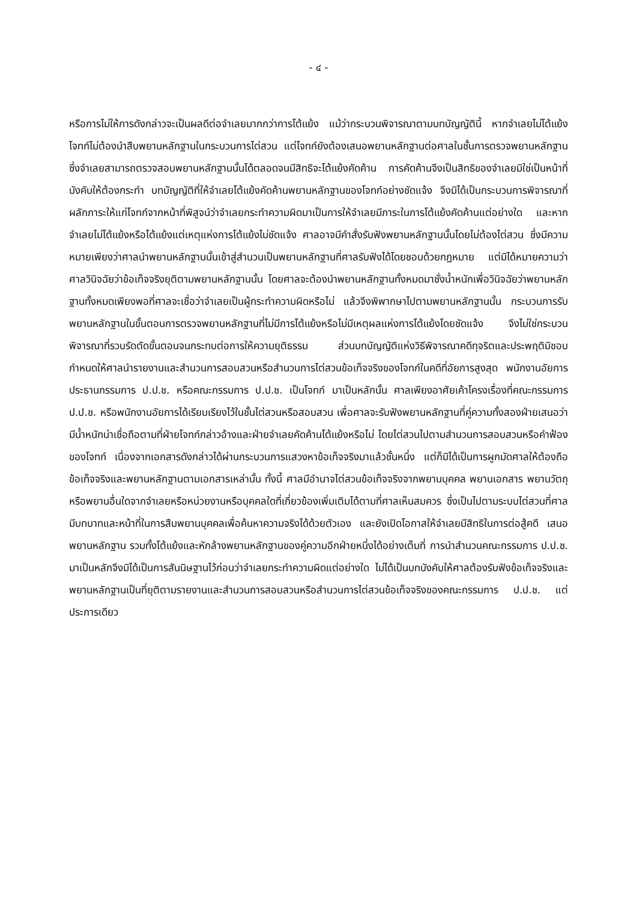- ๔ -
หรือการไม่ให้การดังกล่าวจะเป็นผลดีต่อจำเลยมากกว่าการโต้แย้ง แม้ว่ากระบวนพิจารณาตามบทบัญญัตินี้ หากจำเลยไม่โต้แย้ง โจทก์ไม่ต้องนำสืบพยานหลักฐานในกระบวนการไต่สวน แต่โจทก์ยังต้องเสนอพยานหลักฐานต่อศาลในชั้นการตรวจพยานหลักฐาน ซึ่งจำเลยสามารถตรวจสอบพยานหลักฐานนั้นได้ตลอดจนมีสิทธิจะโต้แย้งคัดค้าน การคัดค้านจึงเป็นสิทธิของจำเลยมิใช่เป็นหน้าที่บังคับให้ต้องกระทำ บทบัญญัติที่ให้จำเลยโต้แย้งคัดค้านพยานหลักฐานของโจทก์อย่างชัดแจ้ง จึงมิได้เป็นกระบวนการพิจารณาที่ผลักภาระให้แก่โจทก์จากหน้าที่พิสูจน์ว่าจำเลยกระทำความผิดมาเป็นการให้จำเลยมีภาระในการโต้แย้งคัดค้านแต่อย่างใด และหากจำเลยไม่โต้แย้งหรือโต้แย้งแต่เหตุแห่งการโต้แย้งไม่ชัดแจ้ง ศาลอาจมีคำสั่งรับฟังพยานหลักฐานนั้นโดยไม่ต้องไต่สวน ซึ่งมีความหมายเพียงว่าศาลนำพยานหลักฐานนั้นเข้าสู่สำนวนเป็นพยานหลักฐานที่ศาลรับฟังได้โดยชอบด้วยกฎหมาย แต่มิได้หมายความว่าศาลวินิจฉัยว่าข้อเท็จจริงยุติตามพยานหลักฐานนั้น โดยศาลจะต้องนำพยานหลักฐานทั้งหมดมาชั่งน้ำหนักเพื่อวินิจฉัยว่าพยานหลักฐานทั้งหมดเพียงพอที่ศาลจะเชื่อว่าจำเลยเป็นผู้กระทำความผิดหรือไม่ แล้วจึงพิพากษาไปตามพยานหลักฐานนั้น กระบวนการรับพยานหลักฐานในขั้นตอนการตรวจพยานหลักฐานที่ไม่มีการโต้แย้งหรือไม่มีเหตุผลแห่งการโต้แย้งโดยชัดแจ้ง จึงไม่ใช่กระบวนพิจารณาที่รวบรัดตัดขั้นตอนจนกระทบต่อการให้ความยุติธรรม ส่วนบทบัญญัติแห่งวิธีพิจารณาคดีทุจริตและประพฤติมิชอบกำหนดให้ศาลนำรายงานและสำนวนการสอบสวนหรือสำนวนการไต่สวนข้อเท็จจริงของโจทก์ในคดีที่อัยการสูงสุด พนักงานอัยการ ประธานกรรมการ ป.ป.ช. หรือคณะกรรมการ ป.ป.ช. เป็นโจทก์ มาเป็นหลักนั้น ศาลเพียงอาศัยเค้าโครงเรื่องที่คณะกรรมการ ป.ป.ช. หรือพนักงานอัยการได้เรียบเรียงไว้ในชั้นไต่สวนหรือสอบสวน เพื่อศาลจะรับฟังพยานหลักฐานที่คู่ความทั้งสองฝ่ายเสนอว่ามีน้ำหนักน่าเชื่อถือตามที่ฝ่ายโจทก์กล่าวอ้างและฝ่ายจำเลยคัดค้านโต้แย้งหรือไม่ โดยไต่สวนไปตามสำนวนการสอบสวนหรือคำฟ้องของโจทก์ เนื่องจากเอกสารดังกล่าวได้ผ่านกระบวนการแสวงหาข้อเท็จจริงมาแล้วชั้นหนึ่ง แต่ก็มิได้เป็นการผูกมัดศาลให้ต้องถือข้อเท็จจริงและพยานหลักฐานตามเอกสารเหล่านั้น ทั้งนี้ ศาลมีอำนาจไต่สวนข้อเท็จจริงจากพยานบุคคล พยานเอกสาร พยานวัตถุ หรือพยานอื่นใดจากจำเลยหรือหน่วยงานหรือบุคคลใดที่เกี่ยวข้องเพิ่มเติมได้ตามที่ศาลเห็นสมควร ซึ่งเป็นไปตามระบบไต่สวนที่ศาลมีบทบาทและหน้าที่ในการสืบพยานบุคคลเพื่อค้นหาความจริงได้ด้วยตัวเอง และยังเปิดโอกาสให้จำเลยมีสิทธิในการต่อสู้คดี เสนอพยานหลักฐาน รวมทั้งโต้แย้งและหักล้างพยานหลักฐานของคู่ความอีกฝ่ายหนึ่งได้อย่างเต็มที่ การนำสำนวนคณะกรรมการ ป.ป.ช. มาเป็นหลักจึงมิได้เป็นการสันนิษฐานไว้ก่อนว่าจำเลยกระทำความผิดแต่อย่างใด ไม่ได้เป็นบทบังคับให้ศาลต้องรับฟังข้อเท็จจริงและพยานหลักฐานเป็นที่ยุติตามรายงานและสำนวนการสอบสวนหรือสำนวนการไต่สวนข้อเท็จจริงของคณะกรรมการ ป.ป.ช. แต่ประการเดียว